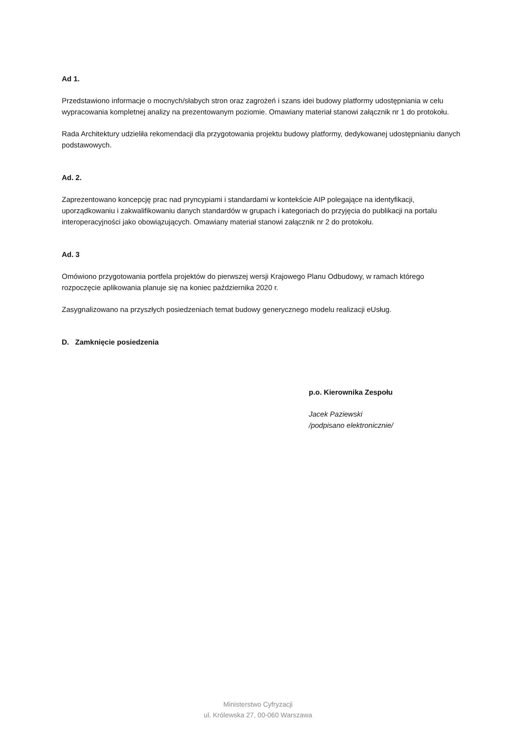Ad 1.
Przedstawiono informacje o mocnych/słabych stron oraz zagrożeń i szans idei budowy platformy udostępniania w celu wypracowania kompletnej analizy na prezentowanym poziomie. Omawiany materiał stanowi załącznik nr 1 do protokołu.
Rada Architektury udzieliła rekomendacji dla przygotowania projektu budowy platformy, dedykowanej udostępnianiu danych podstawowych.
Ad. 2.
Zaprezentowano koncepcję prac nad pryncypiami i standardami w kontekście AIP polegające na identyfikacji, uporządkowaniu i zakwalifikowaniu danych standardów w grupach i kategoriach do przyjęcia do publikacji na portalu interoperacyjności jako obowiązujących. Omawiany materiał stanowi załącznik nr 2 do protokołu.
Ad. 3
Omówiono przygotowania portfela projektów do pierwszej wersji Krajowego Planu Odbudowy, w ramach którego rozpoczęcie aplikowania planuje się na koniec października 2020 r.
Zasygnalizowano na przyszłych posiedzeniach temat budowy generycznego modelu realizacji eUsług.
D. Zamknięcie posiedzenia
p.o. Kierownika Zespołu
Jacek Paziewski
/podpisano elektronicznie/
Ministerstwo Cyfryzacji
ul. Królewska 27, 00-060 Warszawa